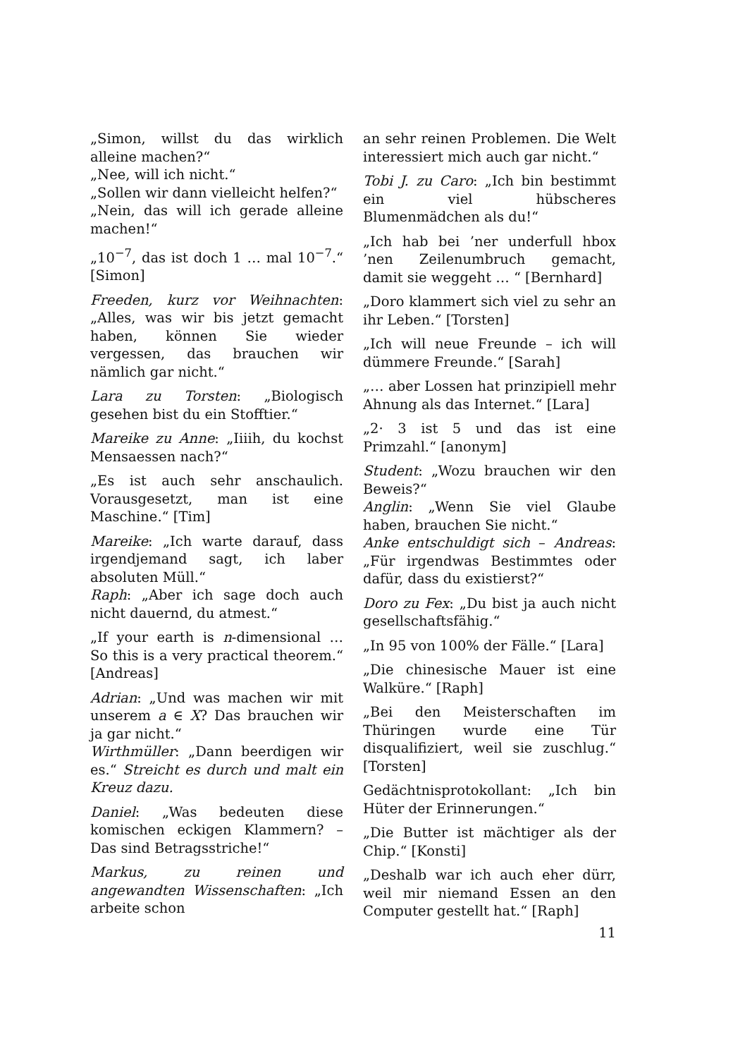„Simon, willst du das wirklich alleine machen?“
„Nee, will ich nicht.“
„Sollen wir dann vielleicht helfen?“
„Nein, das will ich gerade alleine machen!“
„10<sup>−7</sup>, das ist doch 1 … mal 10<sup>−7</sup>.“ [Simon]
Freeden, kurz vor Weihnachten: „Alles, was wir bis jetzt gemacht haben, können Sie wieder vergessen, das brauchen wir nämlich gar nicht.“
Lara zu Torsten: „Biologisch gesehen bist du ein Stofftier.“
Mareike zu Anne: „Iiiih, du kochst Mensaessen nach?“
„Es ist auch sehr anschaulich. Vorausgesetzt, man ist eine Maschine.“ [Tim]
Mareike: „Ich warte darauf, dass irgendjemand sagt, ich laber absoluten Müll.“
Raph: „Aber ich sage doch auch nicht dauernd, du atmest.“
„If your earth is n-dimensional … So this is a very practical theorem.“ [Andreas]
Adrian: „Und was machen wir mit unserem a ∈ X? Das brauchen wir ja gar nicht.“
Wirthmüller: „Dann beerdigen wir es.“ Streicht es durch und malt ein Kreuz dazu.
Daniel: „Was bedeuten diese komischen eckigen Klammern? – Das sind Betragsstriche!“
Markus, zu reinen und angewandten Wissenschaften: „Ich arbeite schon
an sehr reinen Problemen. Die Welt interessiert mich auch gar nicht.“
Tobi J. zu Caro: „Ich bin bestimmt ein viel hübscheres Blumenmädchen als du!“
„Ich hab bei ’ner underfull hbox ’nen Zeilenumbruch gemacht, damit sie weggeht … “ [Bernhard]
„Doro klammert sich viel zu sehr an ihr Leben.“ [Torsten]
„Ich will neue Freunde – ich will dümmere Freunde.“ [Sarah]
„… aber Lossen hat prinzipiell mehr Ahnung als das Internet.“ [Lara]
„2· 3 ist 5 und das ist eine Primzahl.“ [anonym]
Student: „Wozu brauchen wir den Beweis?“
Anglin: „Wenn Sie viel Glaube haben, brauchen Sie nicht.“
Anke entschuldigt sich – Andreas: „Für irgendwas Bestimmtes oder dafür, dass du existierst?“
Doro zu Fex: „Du bist ja auch nicht gesellschaftsfähig.“
„In 95 von 100% der Fälle.“ [Lara]
„Die chinesische Mauer ist eine Walküre.“ [Raph]
„Bei den Meisterschaften im Thüringen wurde eine Tür disqualifiziert, weil sie zuschlug.“ [Torsten]
Gedächtnisprotokollant: „Ich bin Hüter der Erinnerungen.“
„Die Butter ist mächtiger als der Chip.“ [Konsti]
„Deshalb war ich auch eher dürr, weil mir niemand Essen an den Computer gestellt hat.“ [Raph]
11